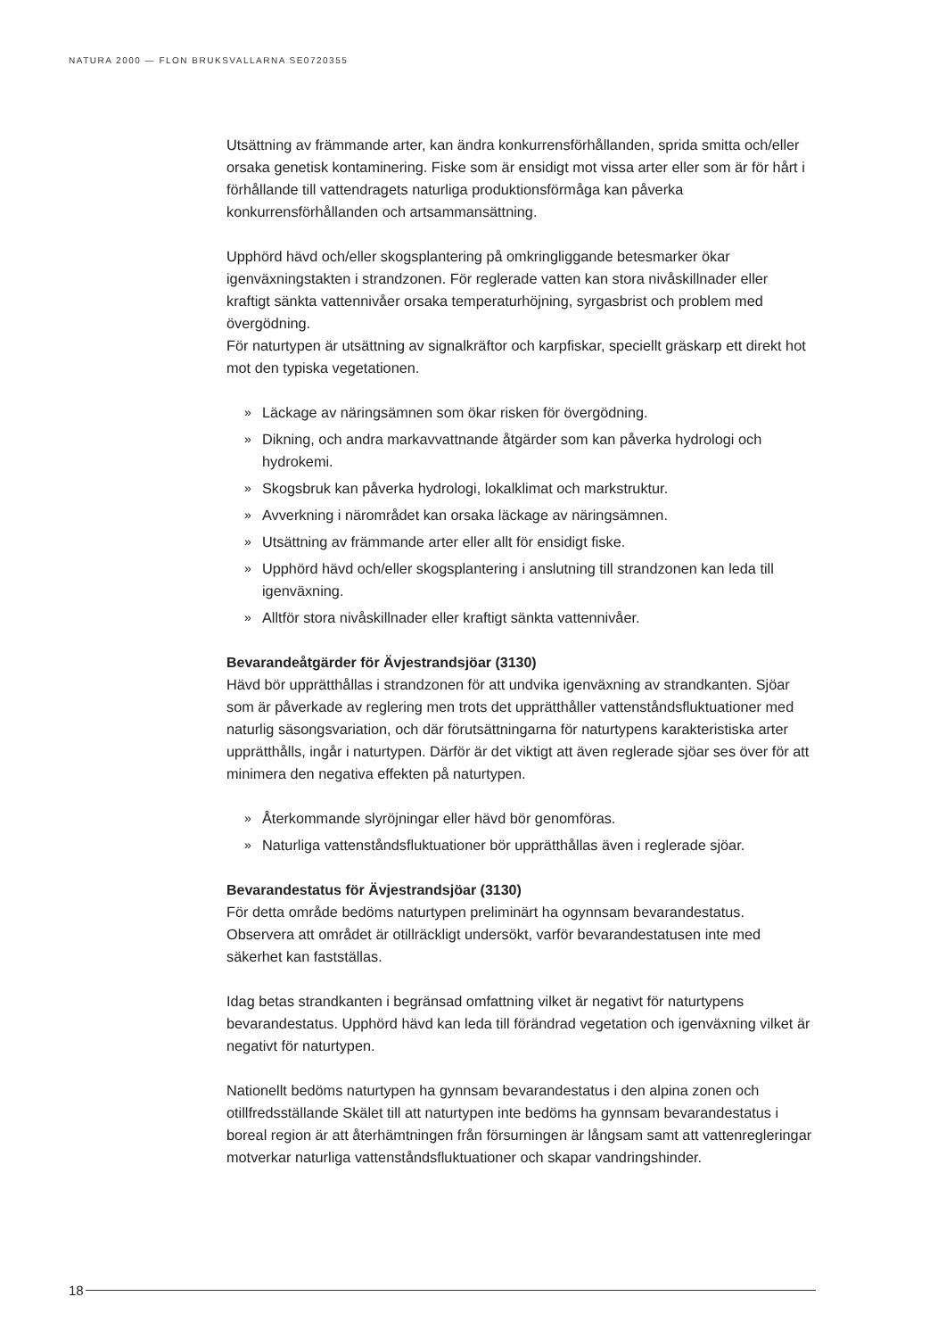NATURA 2000 — FLON BRUKSVALLARNA SE0720355
Utsättning av främmande arter, kan ändra konkurrensförhållanden, sprida smitta och/eller orsaka genetisk kontaminering. Fiske som är ensidigt mot vissa arter eller som är för hårt i förhållande till vattendragets naturliga produktionsförmåga kan påverka konkurrensförhållanden och artsammansättning.
Upphörd hävd och/eller skogsplantering på omkringliggande betesmarker ökar igenväxningstakten i strandzonen. För reglerade vatten kan stora nivåskillnader eller kraftigt sänkta vattennivåer orsaka temperaturhöjning, syrgasbrist och problem med övergödning.
För naturtypen är utsättning av signalkräftor och karpfiskar, speciellt gräskarp ett direkt hot mot den typiska vegetationen.
» Läckage av näringsämnen som ökar risken för övergödning.
» Dikning, och andra markavvattnande åtgärder som kan påverka hydrologi och hydrokemi.
» Skogsbruk kan påverka hydrologi, lokalklimat och markstruktur.
» Avverkning i närområdet kan orsaka läckage av näringsämnen.
» Utsättning av främmande arter eller allt för ensidigt fiske.
» Upphörd hävd och/eller skogsplantering i anslutning till strandzonen kan leda till igenväxning.
» Alltför stora nivåskillnader eller kraftigt sänkta vattennivåer.
Bevarandeåtgärder för Ävjestrandsjöar (3130)
Hävd bör upprätthållas i strandzonen för att undvika igenväxning av strandkanten. Sjöar som är påverkade av reglering men trots det upprätthåller vattenståndsfluktuationer med naturlig säsongsvariation, och där förutsättningarna för naturtypens karakteristiska arter upprätthålls, ingår i naturtypen. Därför är det viktigt att även reglerade sjöar ses över för att minimera den negativa effekten på naturtypen.
» Återkommande slyröjningar eller hävd bör genomföras.
» Naturliga vattenståndsfluktuationer bör upprätthållas även i reglerade sjöar.
Bevarandestatus för Ävjestrandsjöar (3130)
För detta område bedöms naturtypen preliminärt ha ogynnsam bevarandestatus. Observera att området är otillräckligt undersökt, varför bevarandestatusen inte med säkerhet kan fastställas.
Idag betas strandkanten i begränsad omfattning vilket är negativt för naturtypens bevarandestatus. Upphörd hävd kan leda till förändrad vegetation och igenväxning vilket är negativt för naturtypen.
Nationellt bedöms naturtypen ha gynnsam bevarandestatus i den alpina zonen och otillfredsställande Skälet till att naturtypen inte bedöms ha gynnsam bevarandestatus i boreal region är att återhämtningen från försurningen är långsam samt att vattenregleringar motverkar naturliga vattenståndsfluktuationer och skapar vandringshinder.
18